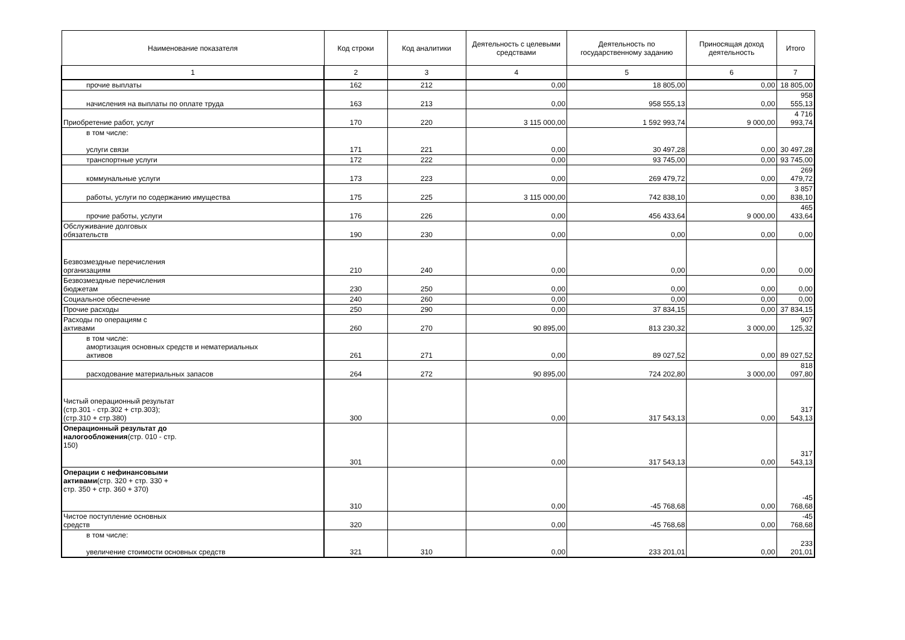| Наименование показателя | Код строки | Код аналитики | Деятельность с целевыми средствами | Деятельность по государственному заданию | Приносящая доход деятельность | Итого |
| --- | --- | --- | --- | --- | --- | --- |
| 1 | 2 | 3 | 4 | 5 | 6 | 7 |
| прочие выплаты | 162 | 212 | 0,00 | 18 805,00 | 0,00 | 18 805,00 |
| начисления на выплаты по оплате труда | 163 | 213 | 0,00 | 958 555,13 | 0,00 | 958 555,13 |
| Приобретение работ, услуг | 170 | 220 | 3 115 000,00 | 1 592 993,74 | 9 000,00 | 4 716 993,74 |
| в том числе: услуги связи | 171 | 221 | 0,00 | 30 497,28 | 0,00 | 30 497,28 |
| транспортные услуги | 172 | 222 | 0,00 | 93 745,00 | 0,00 | 93 745,00 |
| коммунальные услуги | 173 | 223 | 0,00 | 269 479,72 | 0,00 | 269 479,72 |
| работы, услуги по содержанию имущества | 175 | 225 | 3 115 000,00 | 742 838,10 | 0,00 | 3 857 838,10 |
| прочие работы, услуги | 176 | 226 | 0,00 | 456 433,64 | 9 000,00 | 465 433,64 |
| Обслуживание долговых обязательств | 190 | 230 | 0,00 | 0,00 | 0,00 | 0,00 |
| Безвозмездные перечисления организациям | 210 | 240 | 0,00 | 0,00 | 0,00 | 0,00 |
| Безвозмездные перечисления бюджетам | 230 | 250 | 0,00 | 0,00 | 0,00 | 0,00 |
| Социальное обеспечение | 240 | 260 | 0,00 | 0,00 | 0,00 | 0,00 |
| Прочие расходы | 250 | 290 | 0,00 | 37 834,15 | 0,00 | 37 834,15 |
| Расходы по операциям с активами | 260 | 270 | 90 895,00 | 813 230,32 | 3 000,00 | 907 125,32 |
| в том числе: амортизация основных средств и нематериальных активов | 261 | 271 | 0,00 | 89 027,52 | 0,00 | 89 027,52 |
| расходование материальных запасов | 264 | 272 | 90 895,00 | 724 202,80 | 3 000,00 | 818 097,80 |
| Чистый операционный результат (стр.301 - стр.302 + стр.303); (стр.310 + стр.380) | 300 | | 0,00 | 317 543,13 | 0,00 | 317 543,13 |
| Операционный результат до налогообложения (стр. 010 - стр. 150) | 301 | | 0,00 | 317 543,13 | 0,00 | 317 543,13 |
| Операции с нефинансовыми активами (стр. 320 + стр. 330 + стр. 350 + стр. 360 + 370) | 310 | | 0,00 | -45 768,68 | 0,00 | -45 768,68 |
| Чистое поступление основных средств | 320 | | 0,00 | -45 768,68 | 0,00 | -45 768,68 |
| в том числе: увеличение стоимости основных средств | 321 | 310 | 0,00 | 233 201,01 | 0,00 | 233 201,01 |